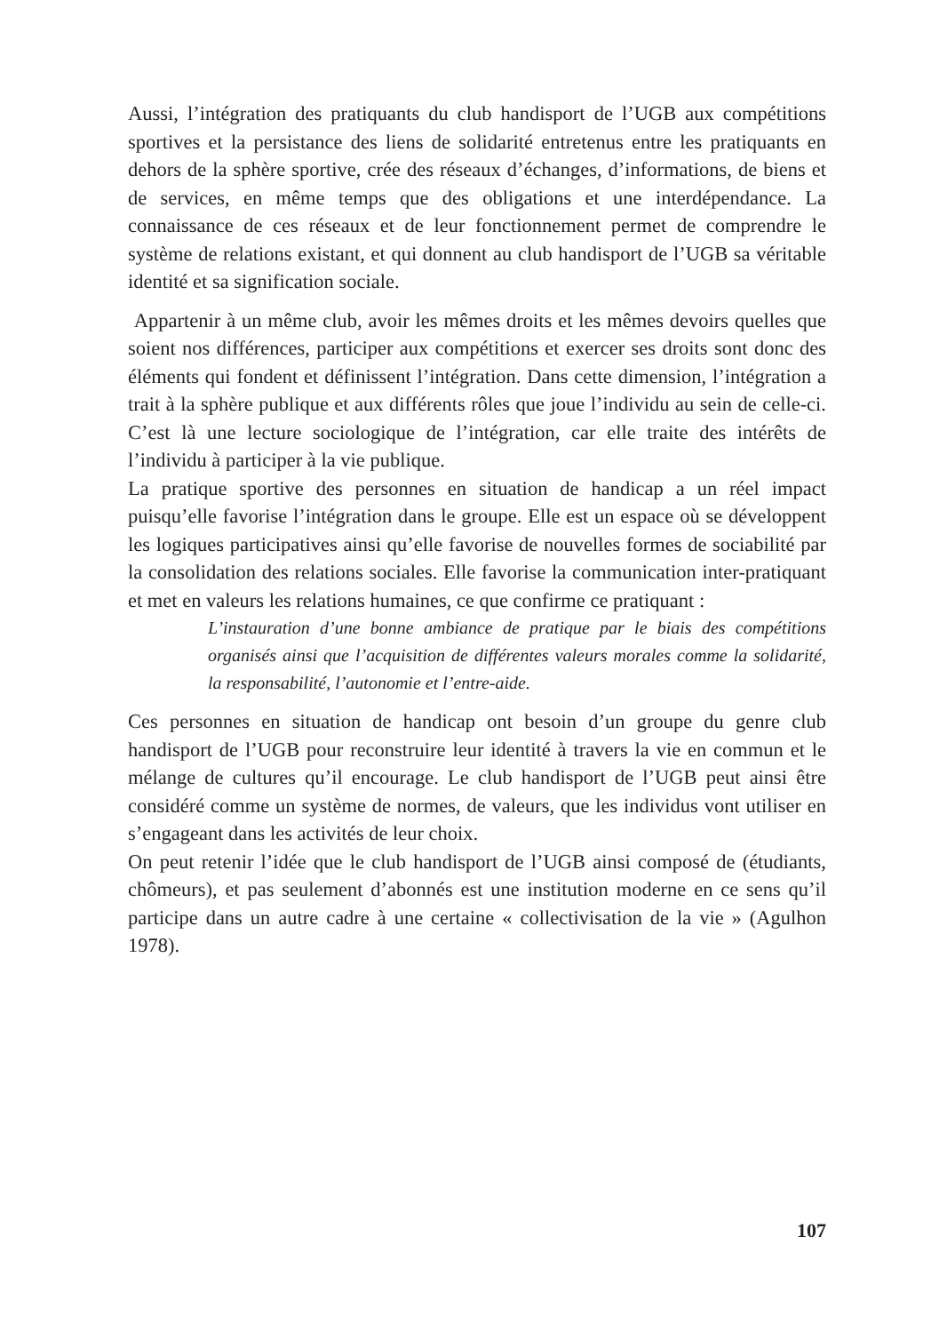Aussi, l’intégration des pratiquants du club handisport de l’UGB aux compétitions sportives et la persistance des liens de solidarité entretenus entre les pratiquants en dehors de la sphère sportive, crée des réseaux d’échanges, d’informations, de biens et de services, en même temps que des obligations et une interdépendance. La connaissance de ces réseaux et de leur fonctionnement permet de comprendre le système de relations existant, et qui donnent au club handisport de l’UGB sa véritable identité et sa signification sociale.
Appartenir à un même club, avoir les mêmes droits et les mêmes devoirs quelles que soient nos différences, participer aux compétitions et exercer ses droits sont donc des éléments qui fondent et définissent l’intégration. Dans cette dimension, l’intégration a trait à la sphère publique et aux différents rôles que joue l’individu au sein de celle-ci. C’est là une lecture sociologique de l’intégration, car elle traite des intérêts de l’individu à participer à la vie publique.
La pratique sportive des personnes en situation de handicap a un réel impact puisqu’elle favorise l’intégration dans le groupe. Elle est un espace où se développent les logiques participatives ainsi qu’elle favorise de nouvelles formes de sociabilité par la consolidation des relations sociales. Elle favorise la communication inter-pratiquant et met en valeurs les relations humaines, ce que confirme ce pratiquant :
L’instauration d’une bonne ambiance de pratique par le biais des compétitions organisés ainsi que l’acquisition de différentes valeurs morales comme la solidarité, la responsabilité, l’autonomie et l’entre-aide.
Ces personnes en situation de handicap ont besoin d’un groupe du genre club handisport de l’UGB pour reconstruire leur identité à travers la vie en commun et le mélange de cultures qu’il encourage. Le club handisport de l’UGB peut ainsi être considéré comme un système de normes, de valeurs, que les individus vont utiliser en s’engageant dans les activités de leur choix.
On peut retenir l’idée que le club handisport de l’UGB ainsi composé de (étudiants, chômeurs), et pas seulement d’abonnés est une institution moderne en ce sens qu’il participe dans un autre cadre à une certaine « collectivisation de la vie » (Agulhon 1978).
107